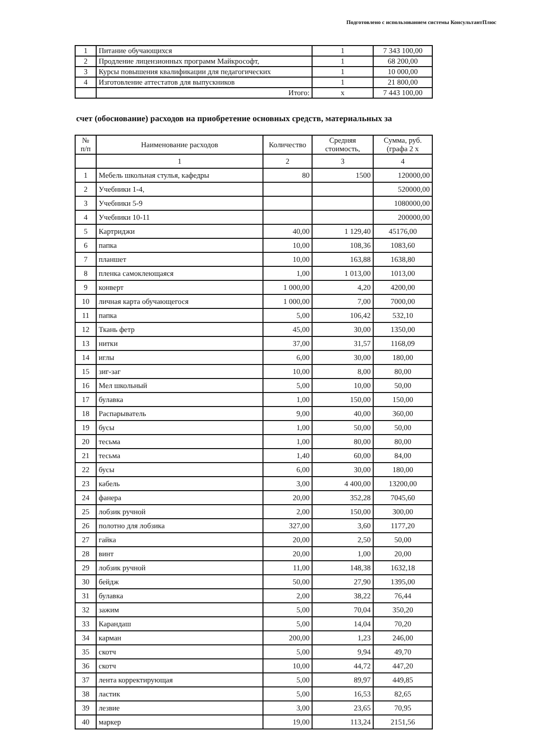Подготовлено с использованием системы КонсультантПлюс
| 1 | Питание обучающихся | 1 | 7 343 100,00 |
| 2 | Продление лицензионных программ Майкрософт, | 1 | 68 200,00 |
| 3 | Курсы повышения квалификации для педагогических | 1 | 10 000,00 |
| 4 | Изготовление аттестатов для выпускников | 1 | 21 800,00 |
| | Итого: | х | 7 443 100,00 |
счет (обоснование) расходов на приобретение основных средств, материальных за
| № п/п | Наименование расходов | Количество | Средняя стоимость, | Сумма, руб. (графа 2 х |
| --- | --- | --- | --- | --- |
| | 1 | 2 | 3 | 4 |
| 1 | Мебель школьная стулья, кафедры | 80 | 1500 | 120000,00 |
| 2 | Учебники 1-4, | | | 520000,00 |
| 3 | Учебники 5-9 | | | 1080000,00 |
| 4 | Учебники 10-11 | | | 200000,00 |
| 5 | Картриджи | 40,00 | 1 129,40 | 45176,00 |
| 6 | папка | 10,00 | 108,36 | 1083,60 |
| 7 | планшет | 10,00 | 163,88 | 1638,80 |
| 8 | пленка самоклеющаяся | 1,00 | 1 013,00 | 1013,00 |
| 9 | конверт | 1 000,00 | 4,20 | 4200,00 |
| 10 | личная карта обучающегося | 1 000,00 | 7,00 | 7000,00 |
| 11 | папка | 5,00 | 106,42 | 532,10 |
| 12 | Ткань фетр | 45,00 | 30,00 | 1350,00 |
| 13 | нитки | 37,00 | 31,57 | 1168,09 |
| 14 | иглы | 6,00 | 30,00 | 180,00 |
| 15 | зиг-заг | 10,00 | 8,00 | 80,00 |
| 16 | Мел школьный | 5,00 | 10,00 | 50,00 |
| 17 | булавка | 1,00 | 150,00 | 150,00 |
| 18 | Распарыватель | 9,00 | 40,00 | 360,00 |
| 19 | бусы | 1,00 | 50,00 | 50,00 |
| 20 | тесьма | 1,00 | 80,00 | 80,00 |
| 21 | тесьма | 1,40 | 60,00 | 84,00 |
| 22 | бусы | 6,00 | 30,00 | 180,00 |
| 23 | кабель | 3,00 | 4 400,00 | 13200,00 |
| 24 | фанера | 20,00 | 352,28 | 7045,60 |
| 25 | лобзик ручной | 2,00 | 150,00 | 300,00 |
| 26 | полотно для лобзика | 327,00 | 3,60 | 1177,20 |
| 27 | гайка | 20,00 | 2,50 | 50,00 |
| 28 | винт | 20,00 | 1,00 | 20,00 |
| 29 | лобзик ручной | 11,00 | 148,38 | 1632,18 |
| 30 | бейдж | 50,00 | 27,90 | 1395,00 |
| 31 | булавка | 2,00 | 38,22 | 76,44 |
| 32 | зажим | 5,00 | 70,04 | 350,20 |
| 33 | Карандаш | 5,00 | 14,04 | 70,20 |
| 34 | карман | 200,00 | 1,23 | 246,00 |
| 35 | скотч | 5,00 | 9,94 | 49,70 |
| 36 | скотч | 10,00 | 44,72 | 447,20 |
| 37 | лента корректирующая | 5,00 | 89,97 | 449,85 |
| 38 | ластик | 5,00 | 16,53 | 82,65 |
| 39 | лезвие | 3,00 | 23,65 | 70,95 |
| 40 | маркер | 19,00 | 113,24 | 2151,56 |